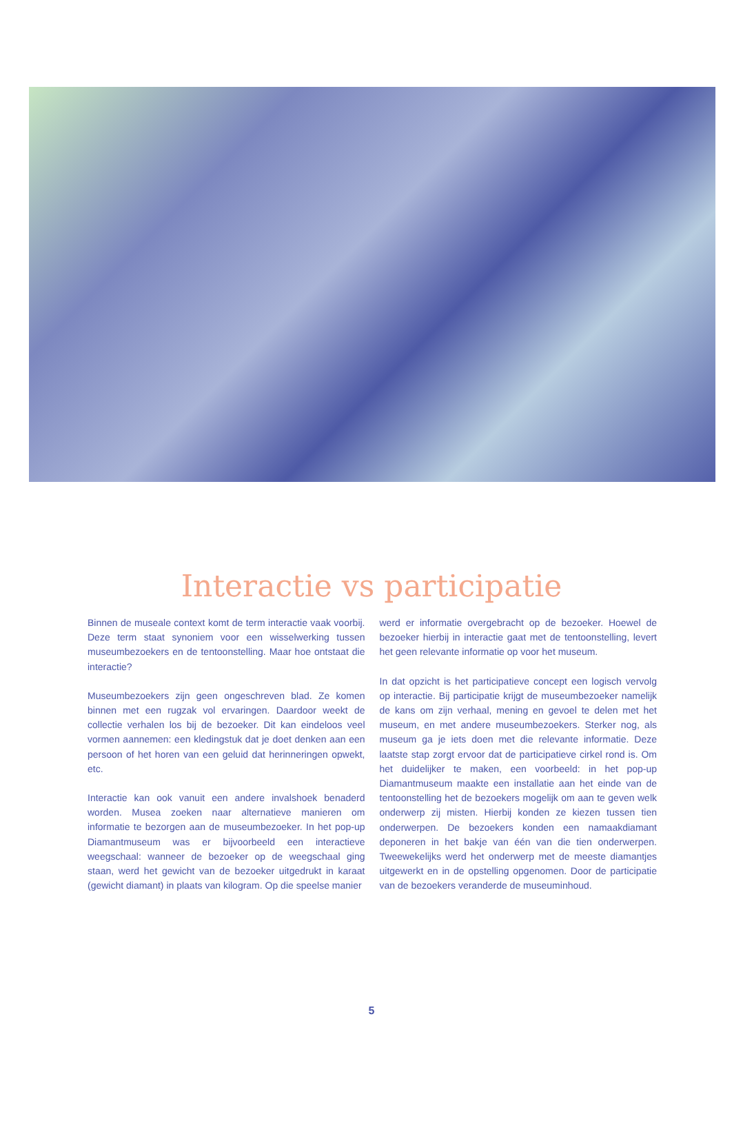Interactie vs participatie
Binnen de museale context komt de term interactie vaak voorbij. Deze term staat synoniem voor een wisselwerking tussen museumbezoekers en de tentoonstelling. Maar hoe ontstaat die interactie?
Museumbezoekers zijn geen ongeschreven blad. Ze komen binnen met een rugzak vol ervaringen. Daardoor weekt de collectie verhalen los bij de bezoeker. Dit kan eindeloos veel vormen aannemen: een kledingstuk dat je doet denken aan een persoon of het horen van een geluid dat herinneringen opwekt, etc.
Interactie kan ook vanuit een andere invalshoek benaderd worden. Musea zoeken naar alternatieve manieren om informatie te bezorgen aan de museumbezoeker. In het pop-up Diamantmuseum was er bijvoorbeeld een interactieve weegschaal: wanneer de bezoeker op de weegschaal ging staan, werd het gewicht van de bezoeker uitgedrukt in karaat (gewicht diamant) in plaats van kilogram. Op die speelse manier
werd er informatie overgebracht op de bezoeker. Hoewel de bezoeker hierbij in interactie gaat met de tentoonstelling, levert het geen relevante informatie op voor het museum.
In dat opzicht is het participatieve concept een logisch vervolg op interactie. Bij participatie krijgt de museumbezoeker namelijk de kans om zijn verhaal, mening en gevoel te delen met het museum, en met andere museumbezoekers. Sterker nog, als museum ga je iets doen met die relevante informatie. Deze laatste stap zorgt ervoor dat de participatieve cirkel rond is. Om het duidelijker te maken, een voorbeeld: in het pop-up Diamantmuseum maakte een installatie aan het einde van de tentoonstelling het de bezoekers mogelijk om aan te geven welk onderwerp zij misten. Hierbij konden ze kiezen tussen tien onderwerpen. De bezoekers konden een namaakdiamant deponeren in het bakje van één van die tien onderwerpen. Tweewekelijks werd het onderwerp met de meeste diamantjes uitgewerkt en in de opstelling opgenomen. Door de participatie van de bezoekers veranderde de museuminhoud.
5